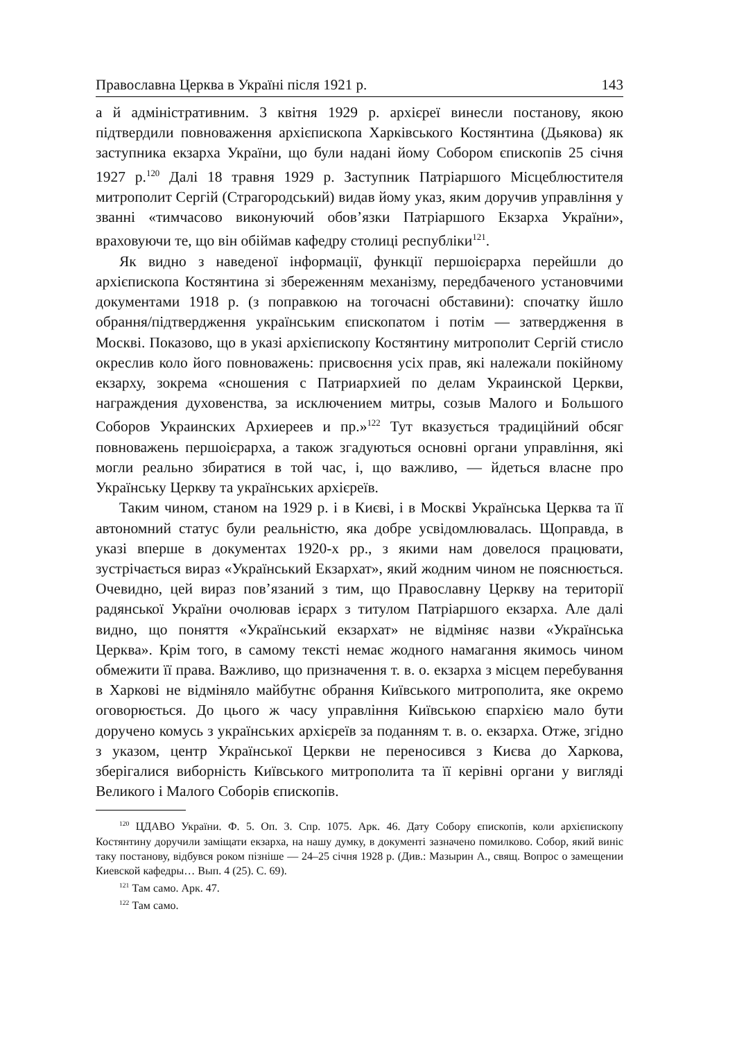Православна Церква в Україні після 1921 р. 143
а й адміністративним. 3 квітня 1929 р. архієреї винесли постанову, якою підтвердили повноваження архієпископа Харківського Костянтина (Дьякова) як заступника екзарха України, що були надані йому Собором єпископів 25 січня 1927 р.<sup>120</sup> Далі 18 травня 1929 р. Заступник Патріаршого Місцеблюстителя митрополит Сергій (Страгородський) видав йому указ, яким доручив управління у званні «тимчасово виконуючий обов’язки Патріаршого Екзарха України», враховуючи те, що він обіймав кафедру столиці республіки<sup>121</sup>.
Як видно з наведеної інформації, функції першоієрарха перейшли до архієпископа Костянтина зі збереженням механізму, передбаченого установчими документами 1918 р. (з поправкою на тогочасні обставини): спочатку йшло обрання/підтвердження українським єпископатом і потім — затвердження в Москві. Показово, що в указі архієпископу Костянтину митрополит Сергій стисло окреслив коло його повноважень: присвоєння усіх прав, які належали покійному екзарху, зокрема «сношения с Патриархией по делам Украинской Церкви, награждения духовенства, за исключением митры, созыв Малого и Большого Соборов Украинских Архиереев и пр.»<sup>122</sup> Тут вказується традиційний обсяг повноважень першоієрарха, а також згадуються основні органи управління, які могли реально збиратися в той час, і, що важливо, — йдеться власне про Українську Церкву та українських архієреїв.
Таким чином, станом на 1929 р. і в Києві, і в Москві Українська Церква та її автономний статус були реальністю, яка добре усвідомлювалась. Щоправда, в указі вперше в документах 1920-х рр., з якими нам довелося працювати, зустрічається вираз «Український Екзархат», який жодним чином не пояснюється. Очевидно, цей вираз пов’язаний з тим, що Православну Церкву на території радянської України очолював ієрарх з титулом Патріаршого екзарха. Але далі видно, що поняття «Український екзархат» не відміняє назви «Українська Церква». Крім того, в самому тексті немає жодного намагання якимось чином обмежити її права. Важливо, що призначення т. в. о. екзарха з місцем перебування в Харкові не відміняло майбутнє обрання Київського митрополита, яке окремо оговорюється. До цього ж часу управління Київською єпархією мало бути доручено комусь з українських архієреїв за поданням т. в. о. екзарха. Отже, згідно з указом, центр Української Церкви не переносився з Києва до Харкова, зберігалися виборність Київського митрополита та її керівні органи у вигляді Великого і Малого Соборів єпископів.
<sup>120</sup> ЦДАВО України. Ф. 5. Оп. 3. Спр. 1075. Арк. 46. Дату Собору єпископів, коли архієпископу Костянтину доручили заміщати екзарха, на нашу думку, в документі зазначено помилково. Собор, який виніс таку постанову, відбувся роком пізніше — 24–25 січня 1928 р. (Див.: Мазырин А., свящ. Вопрос о замещении Киевской кафедры… Вып. 4 (25). С. 69).
<sup>121</sup> Там само. Арк. 47.
<sup>122</sup> Там само.